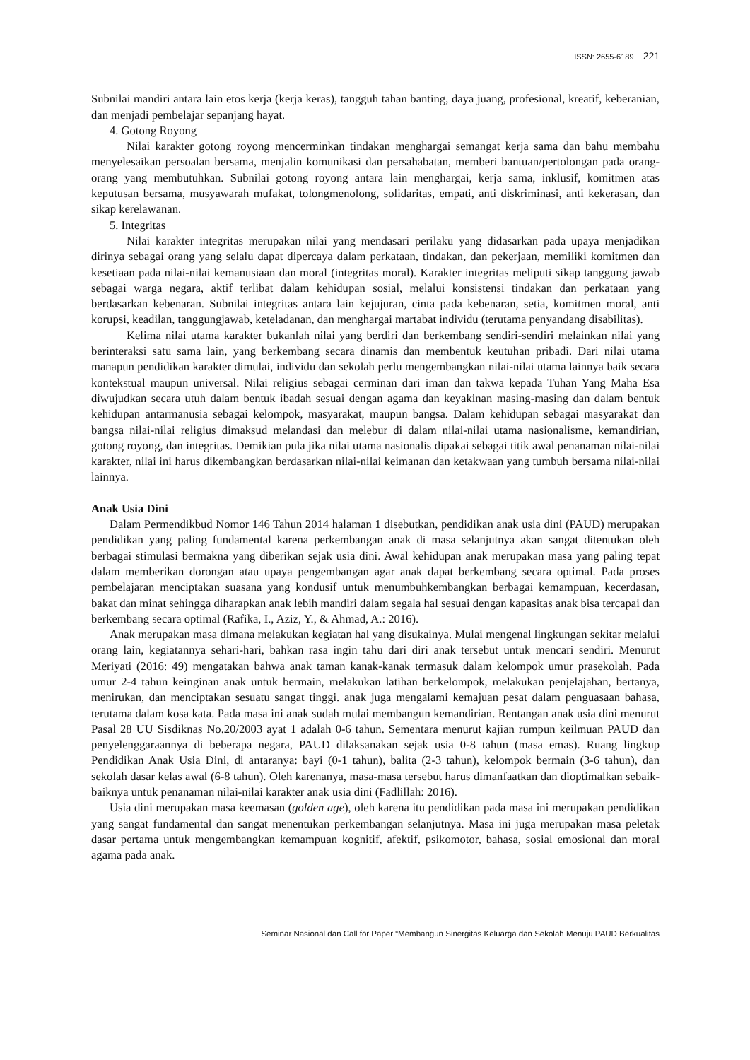ISSN: 2655-6189 221
Subnilai mandiri antara lain etos kerja (kerja keras), tangguh tahan banting, daya juang, profesional, kreatif, keberanian, dan menjadi pembelajar sepanjang hayat.
4. Gotong Royong
Nilai karakter gotong royong mencerminkan tindakan menghargai semangat kerja sama dan bahu membahu menyelesaikan persoalan bersama, menjalin komunikasi dan persahabatan, memberi bantuan/pertolongan pada orang-orang yang membutuhkan. Subnilai gotong royong antara lain menghargai, kerja sama, inklusif, komitmen atas keputusan bersama, musyawarah mufakat, tolongmenolong, solidaritas, empati, anti diskriminasi, anti kekerasan, dan sikap kerelawanan.
5. Integritas
Nilai karakter integritas merupakan nilai yang mendasari perilaku yang didasarkan pada upaya menjadikan dirinya sebagai orang yang selalu dapat dipercaya dalam perkataan, tindakan, dan pekerjaan, memiliki komitmen dan kesetiaan pada nilai-nilai kemanusiaan dan moral (integritas moral). Karakter integritas meliputi sikap tanggung jawab sebagai warga negara, aktif terlibat dalam kehidupan sosial, melalui konsistensi tindakan dan perkataan yang berdasarkan kebenaran. Subnilai integritas antara lain kejujuran, cinta pada kebenaran, setia, komitmen moral, anti korupsi, keadilan, tanggungjawab, keteladanan, dan menghargai martabat individu (terutama penyandang disabilitas).
Kelima nilai utama karakter bukanlah nilai yang berdiri dan berkembang sendiri-sendiri melainkan nilai yang berinteraksi satu sama lain, yang berkembang secara dinamis dan membentuk keutuhan pribadi. Dari nilai utama manapun pendidikan karakter dimulai, individu dan sekolah perlu mengembangkan nilai-nilai utama lainnya baik secara kontekstual maupun universal. Nilai religius sebagai cerminan dari iman dan takwa kepada Tuhan Yang Maha Esa diwujudkan secara utuh dalam bentuk ibadah sesuai dengan agama dan keyakinan masing-masing dan dalam bentuk kehidupan antarmanusia sebagai kelompok, masyarakat, maupun bangsa. Dalam kehidupan sebagai masyarakat dan bangsa nilai-nilai religius dimaksud melandasi dan melebur di dalam nilai-nilai utama nasionalisme, kemandirian, gotong royong, dan integritas. Demikian pula jika nilai utama nasionalis dipakai sebagai titik awal penanaman nilai-nilai karakter, nilai ini harus dikembangkan berdasarkan nilai-nilai keimanan dan ketakwaan yang tumbuh bersama nilai-nilai lainnya.
Anak Usia Dini
Dalam Permendikbud Nomor 146 Tahun 2014 halaman 1 disebutkan, pendidikan anak usia dini (PAUD) merupakan pendidikan yang paling fundamental karena perkembangan anak di masa selanjutnya akan sangat ditentukan oleh berbagai stimulasi bermakna yang diberikan sejak usia dini. Awal kehidupan anak merupakan masa yang paling tepat dalam memberikan dorongan atau upaya pengembangan agar anak dapat berkembang secara optimal. Pada proses pembelajaran menciptakan suasana yang kondusif untuk menumbuhkembangkan berbagai kemampuan, kecerdasan, bakat dan minat sehingga diharapkan anak lebih mandiri dalam segala hal sesuai dengan kapasitas anak bisa tercapai dan berkembang secara optimal (Rafika, I., Aziz, Y., & Ahmad, A.: 2016).
Anak merupakan masa dimana melakukan kegiatan hal yang disukainya. Mulai mengenal lingkungan sekitar melalui orang lain, kegiatannya sehari-hari, bahkan rasa ingin tahu dari diri anak tersebut untuk mencari sendiri. Menurut Meriyati (2016: 49) mengatakan bahwa anak taman kanak-kanak termasuk dalam kelompok umur prasekolah. Pada umur 2-4 tahun keinginan anak untuk bermain, melakukan latihan berkelompok, melakukan penjelajahan, bertanya, menirukan, dan menciptakan sesuatu sangat tinggi. anak juga mengalami kemajuan pesat dalam penguasaan bahasa, terutama dalam kosa kata. Pada masa ini anak sudah mulai membangun kemandirian. Rentangan anak usia dini menurut Pasal 28 UU Sisdiknas No.20/2003 ayat 1 adalah 0-6 tahun. Sementara menurut kajian rumpun keilmuan PAUD dan penyelenggaraannya di beberapa negara, PAUD dilaksanakan sejak usia 0-8 tahun (masa emas). Ruang lingkup Pendidikan Anak Usia Dini, di antaranya: bayi (0-1 tahun), balita (2-3 tahun), kelompok bermain (3-6 tahun), dan sekolah dasar kelas awal (6-8 tahun). Oleh karenanya, masa-masa tersebut harus dimanfaatkan dan dioptimalkan sebaik-baiknya untuk penanaman nilai-nilai karakter anak usia dini (Fadlillah: 2016).
Usia dini merupakan masa keemasan (golden age), oleh karena itu pendidikan pada masa ini merupakan pendidikan yang sangat fundamental dan sangat menentukan perkembangan selanjutnya. Masa ini juga merupakan masa peletak dasar pertama untuk mengembangkan kemampuan kognitif, afektif, psikomotor, bahasa, sosial emosional dan moral agama pada anak.
Seminar Nasional dan Call for Paper “Membangun Sinergitas Keluarga dan Sekolah Menuju PAUD Berkualitas